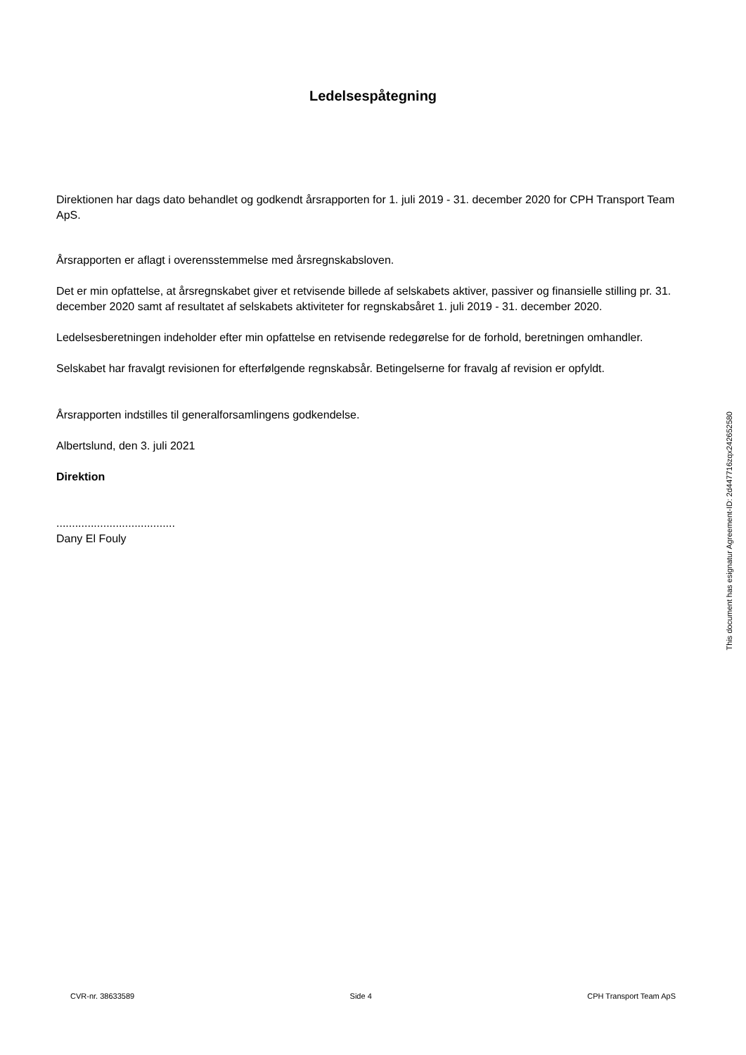Ledelsespåtegning
Direktionen har dags dato behandlet og godkendt årsrapporten for 1. juli 2019 - 31. december 2020 for CPH Transport Team ApS.
Årsrapporten er aflagt i overensstemmelse med årsregnskabsloven.
Det er min opfattelse, at årsregnskabet giver et retvisende billede af selskabets aktiver, passiver og finansielle stilling pr. 31. december 2020 samt af resultatet af selskabets aktiviteter for regnskabsåret 1. juli 2019 - 31. december 2020.
Ledelsesberetningen indeholder efter min opfattelse en retvisende redegørelse for de forhold, beretningen omhandler.
Selskabet har fravalgt revisionen for efterfølgende regnskabsår. Betingelserne for fravalg af revision er opfyldt.
Årsrapporten indstilles til generalforsamlingens godkendelse.
Albertslund, den 3. juli 2021
Direktion
......................................
Dany El Fouly
This document has esignatur Agreement-ID: 2d447716zqx242652580
CVR-nr. 38633589 Side 4 CPH Transport Team ApS